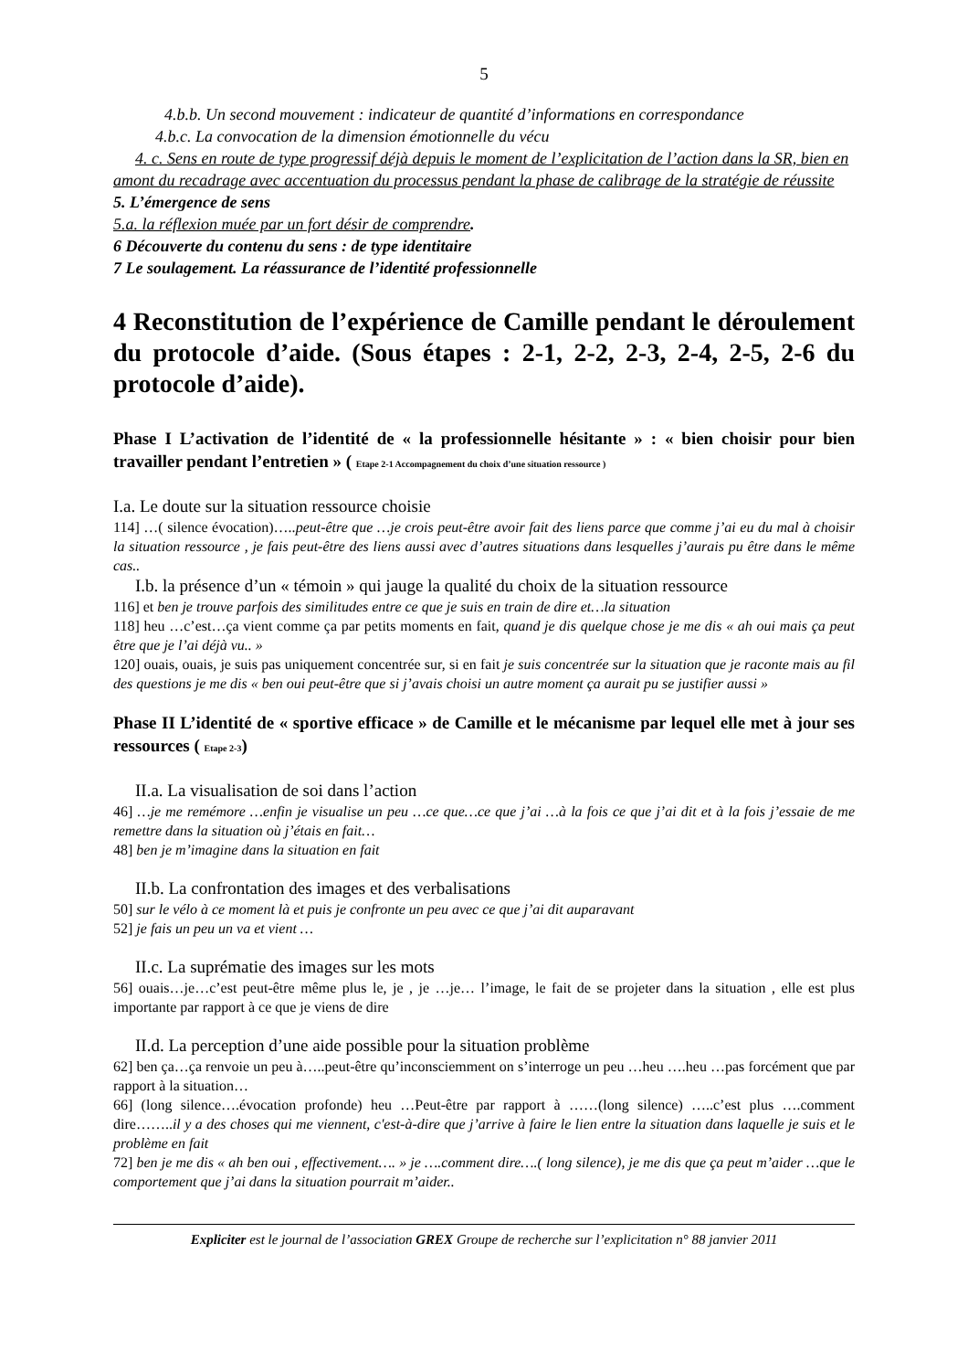5
4.b.b. Un second mouvement : indicateur de quantité d’informations en correspondance
4.b.c. La convocation de la dimension émotionnelle du vécu
4. c. Sens en route de type progressif déjà depuis le moment de l’explicitation de l’action dans la SR, bien en amont du recadrage avec accentuation du processus pendant la phase de calibrage de la stratégie de réussite
5. L’émergence de sens
5.a. la réflexion muée par un fort désir de comprendre.
6 Découverte du contenu du sens : de type identitaire
7 Le soulagement. La réassurance de l’identité professionnelle
4 Reconstitution de l’expérience de Camille pendant le déroulement du protocole d’aide. (Sous étapes : 2-1, 2-2, 2-3, 2-4, 2-5, 2-6 du protocole d’aide).
Phase I L’activation de l’identité de « la professionnelle hésitante » : « bien choisir pour bien travailler pendant l’entretien » ( Etape 2-1 Accompagnement du choix d’une situation ressource )
I.a. Le doute sur la situation ressource choisie
114] …( silence évocation)…..peut-être que …je crois peut-être avoir fait des liens parce que comme j’ai eu du mal à choisir la situation ressource , je fais peut-être des liens aussi avec d’autres situations dans lesquelles j’aurais pu être dans le même cas..
I.b. la présence d’un « témoin » qui jauge la qualité du choix de la situation ressource
116] et ben je trouve parfois des similitudes entre ce que je suis en train de dire et…la situation
118] heu …c’est…ça vient comme ça par petits moments en fait, quand je dis quelque chose je me dis « ah oui mais ça peut être que je l’ai déjà vu.. »
120] ouais, ouais, je suis pas uniquement concentrée sur, si en fait je suis concentrée sur la situation que je raconte mais au fil des questions je me dis « ben oui peut-être que si j’avais choisi un autre moment ça aurait pu se justifier aussi »
Phase II L’identité de « sportive efficace » de Camille et le mécanisme par lequel elle met à jour ses ressources ( Etape 2-3)
II.a. La visualisation de soi dans l’action
46] …je me remémore …enfin je visualise un peu …ce que…ce que j’ai …à la fois ce que j’ai dit et à la fois j’essaie de me remettre dans la situation où j’étais en fait…
48] ben je m’imagine dans la situation en fait
II.b. La confrontation des images et des verbalisations
50] sur le vélo à ce moment là et puis je confronte un peu avec ce que j’ai dit auparavant
52] je fais un peu un va et vient …
II.c. La suprématie des images sur les mots
56] ouais…je…c’est peut-être même plus le, je , je …je… l’image, le fait de se projeter dans la situation , elle est plus importante par rapport à ce que je viens de dire
II.d. La perception d’une aide possible pour la situation problème
62] ben ça…ça renvoie un peu à…..peut-être qu’inconsciemment on s’interroge un peu …heu ….heu …pas forcément que par rapport à la situation…
66] (long silence….évocation profonde) heu …Peut-être par rapport à ……(long silence) …..c’est plus ….comment dire……..il y a des choses qui me viennent, c'est-à-dire que j’arrive à faire le lien entre la situation dans laquelle je suis et le problème en fait
72] ben je me dis « ah ben oui , effectivement…. » je ….comment dire….( long silence), je me dis que ça peut m’aider …que le comportement que j’ai dans la situation pourrait m’aider..
Expliciter est le journal de l’association GREX Groupe de recherche sur l’explicitation n° 88 janvier 2011